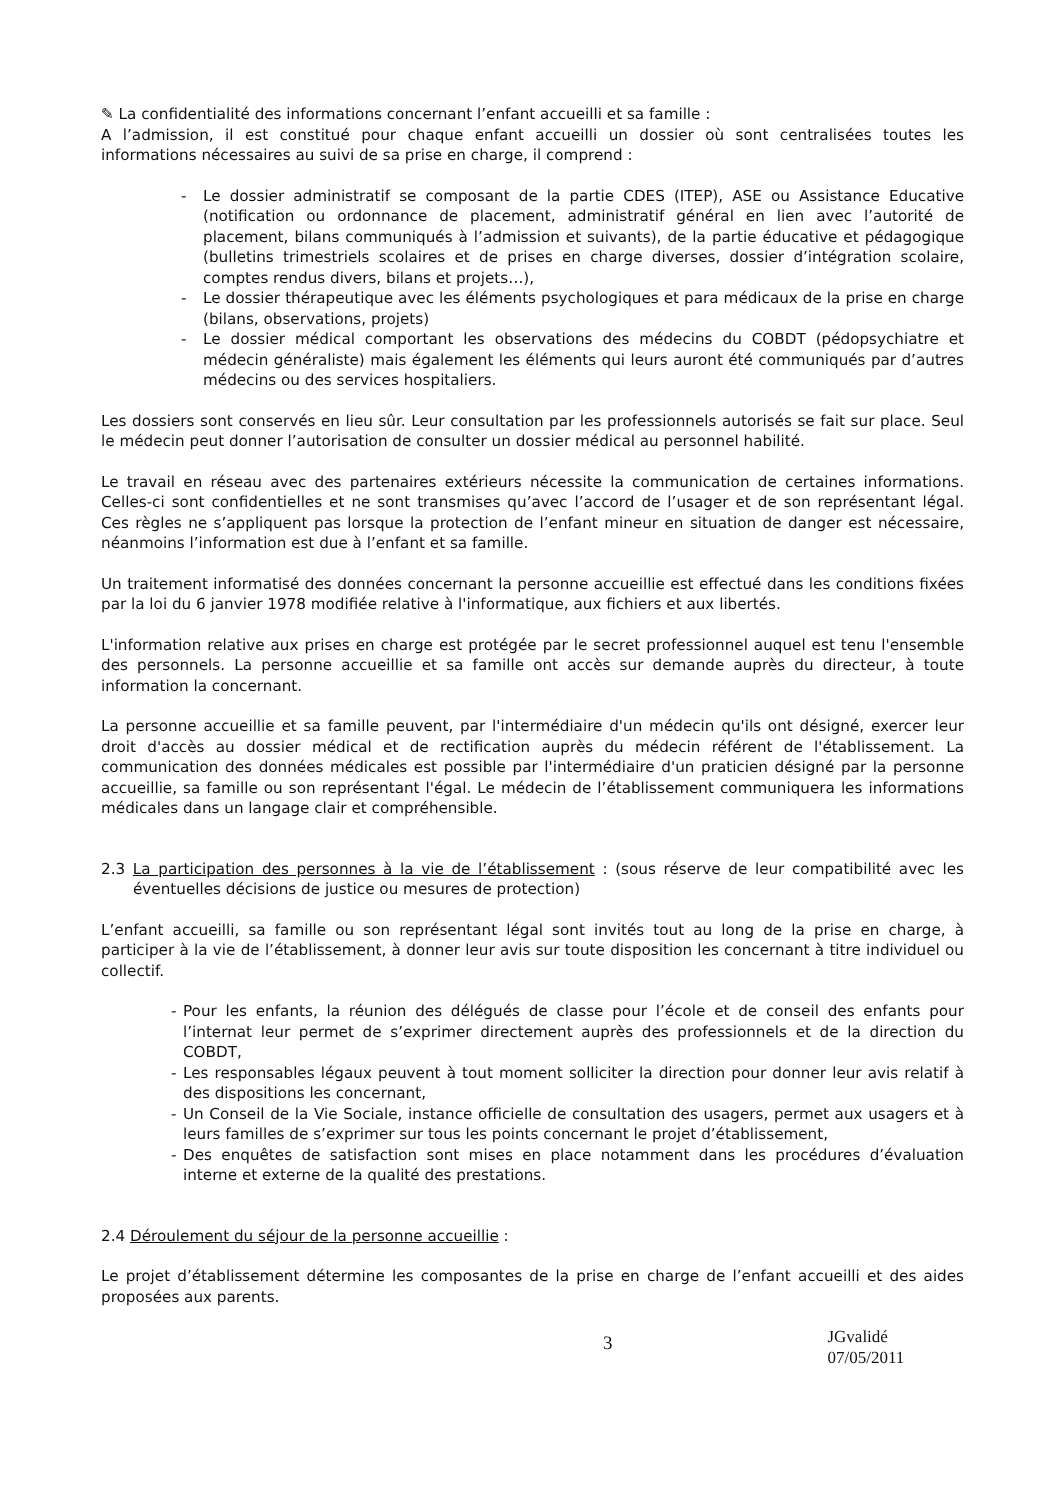✎ La confidentialité des informations concernant l’enfant accueilli et sa famille :
A l’admission, il est constitué pour chaque enfant accueilli un dossier où sont centralisées toutes les informations nécessaires au suivi de sa prise en charge, il comprend :
- Le dossier administratif se composant de la partie CDES (ITEP), ASE ou Assistance Educative (notification ou ordonnance de placement, administratif général en lien avec l’autorité de placement, bilans communiqués à l’admission et suivants), de la partie éducative et pédagogique (bulletins trimestriels scolaires et de prises en charge diverses, dossier d’intégration scolaire, comptes rendus divers, bilans et projets…),
- Le dossier thérapeutique avec les éléments psychologiques et para médicaux de la prise en charge (bilans, observations, projets)
- Le dossier médical comportant les observations des médecins du COBDT (pédopsychiatre et médecin généraliste) mais également les éléments qui leurs auront été communiqués par d’autres médecins ou des services hospitaliers.
Les dossiers sont conservés en lieu sûr. Leur consultation par les professionnels autorisés se fait sur place. Seul le médecin peut donner l’autorisation de consulter un dossier médical au personnel habilité.
Le travail en réseau avec des partenaires extérieurs nécessite la communication de certaines informations. Celles-ci sont confidentielles et ne sont transmises qu’avec l’accord de l’usager et de son représentant légal. Ces règles ne s’appliquent pas lorsque la protection de l’enfant mineur en situation de danger est nécessaire, néanmoins l’information est due à l’enfant et sa famille.
Un traitement informatisé des données concernant la personne accueillie est effectué dans les conditions fixées par la loi du 6 janvier 1978 modifiée relative à l'informatique, aux fichiers et aux libertés.
L'information relative aux prises en charge est protégée par le secret professionnel auquel est tenu l'ensemble des personnels. La personne accueillie et sa famille ont accès sur demande auprès du directeur, à toute information la concernant.
La personne accueillie et sa famille peuvent, par l'intermédiaire d'un médecin qu'ils ont désigné, exercer leur droit d'accès au dossier médical et de rectification auprès du médecin référent de l'établissement. La communication des données médicales est possible par l'intermédiaire d'un praticien désigné par la personne accueillie, sa famille ou son représentant l'égal. Le médecin de l’établissement communiquera les informations médicales dans un langage clair et compréhensible.
2.3 La participation des personnes à la vie de l’établissement : (sous réserve de leur compatibilité avec les éventuelles décisions de justice ou mesures de protection)
L’enfant accueilli, sa famille ou son représentant légal sont invités tout au long de la prise en charge, à participer à la vie de l’établissement, à donner leur avis sur toute disposition les concernant à titre individuel ou collectif.
- Pour les enfants, la réunion des délégués de classe pour l’école et de conseil des enfants pour l’internat leur permet de s’exprimer directement auprès des professionnels et de la direction du COBDT,
- Les responsables légaux peuvent à tout moment solliciter la direction pour donner leur avis relatif à des dispositions les concernant,
- Un Conseil de la Vie Sociale, instance officielle de consultation des usagers, permet aux usagers et à leurs familles de s’exprimer sur tous les points concernant le projet d’établissement,
- Des enquêtes de satisfaction sont mises en place notamment dans les procédures d’évaluation interne et externe de la qualité des prestations.
2.4 Déroulement du séjour de la personne accueillie :
Le projet d’établissement détermine les composantes de la prise en charge de l’enfant accueilli et des aides proposées aux parents.
3 JGvalidé 07/05/2011